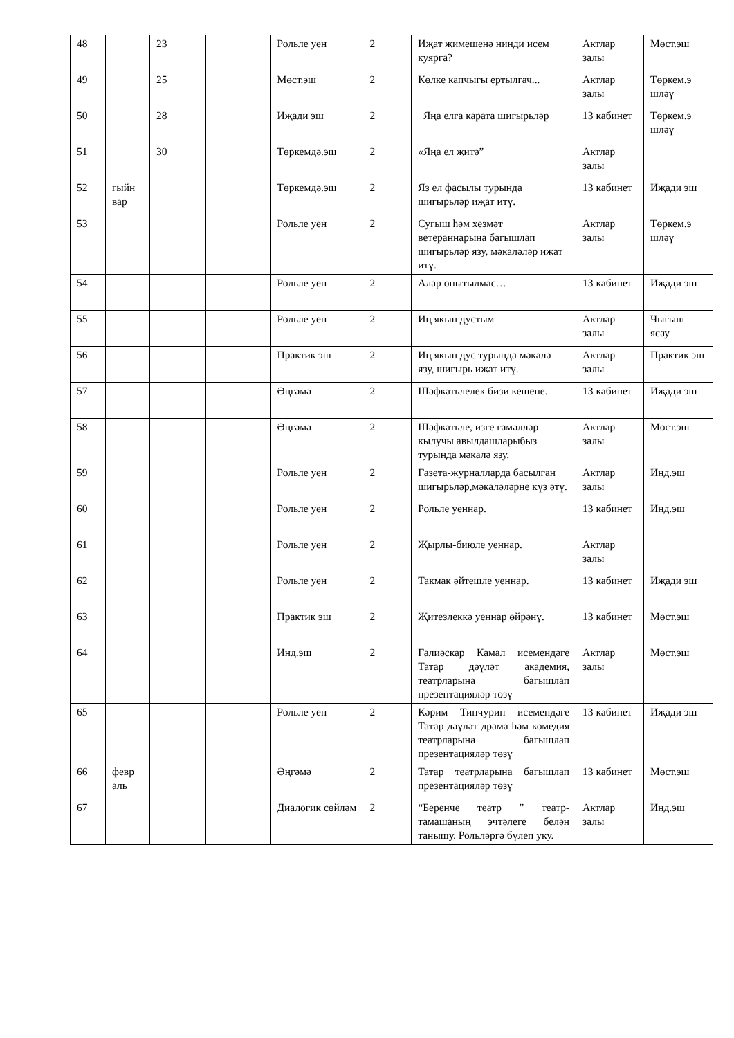| 48 | | 23 | | Рольле уен | 2 | Иҗат җимешенә нинди исем куярга? | Актлар залы | Мөст.эш |
| 49 | | 25 | | Мөст.эш | 2 | Көлке капчыгы ертылгач... | Актлар залы | Төркем.э шләү |
| 50 | | 28 | | Иҗади эш | 2 | Яңа елга карата шигырьләр | 13 кабинет | Төркем.э шләү |
| 51 | | 30 | | Төркемдә.эш | 2 | «Яңа ел җитә” | Актлар залы | |
| 52 | гыйн вар | | | Төркемдә.эш | 2 | Яз ел фасылы турында шигырьләр иҗат итү. | 13 кабинет | Иҗади эш |
| 53 | | | | Рольле уен | 2 | Сугыш һәм хезмәт ветераннарына багышлап шигырьләр язу, мәкаләләр иҗат итү. | Актлар залы | Төркем.э шләү |
| 54 | | | | Рольле уен | 2 | Алар онытылмас… | 13 кабинет | Иҗади эш |
| 55 | | | | Рольле уен | 2 | Иң якын дустым | Актлар залы | Чыгыш ясау |
| 56 | | | | Практик эш | 2 | Иң якын дус турында мәкалә язу, шигырь иҗат итү. | Актлар залы | Практик эш |
| 57 | | | | Әңгәмә | 2 | Шәфкатьлелек бизи кешене. | 13 кабинет | Иҗади эш |
| 58 | | | | Әңгәмә | 2 | Шәфкатьле, изге гамәлләр кылучы авылдашларыбыз турында мәкалә язу. | Актлар залы | Мөст.эш |
| 59 | | | | Рольле уен | 2 | Газета-журналларда басылган шигырьләр,мәкаләләрне күз әтү. | Актлар залы | Инд.эш |
| 60 | | | | Рольле уен | 2 | Рольле уеннар. | 13 кабинет | Инд.эш |
| 61 | | | | Рольле уен | 2 | Җырлы-биюле уеннар. | Актлар залы | |
| 62 | | | | Рольле уен | 2 | Такмак әйтешле уеннар. | 13 кабинет | Иҗади эш |
| 63 | | | | Практик эш | 2 | Җитезлеккә уеннар өйрәнү. | 13 кабинет | Мөст.эш |
| 64 | | | | Инд.эш | 2 | Галиәскар Камал исемендәге Татар дәүләт академия, театрларына багышлап презентацияләр төзү | Актлар залы | Мөст.эш |
| 65 | | | | Рольле уен | 2 | Кәрим Тинчурин исемендәге Татар дәүләт драма һәм комедия театрларына багышлап презентацияләр төзү | 13 кабинет | Иҗади эш |
| 66 | февр аль | | | Әңгәмә | 2 | Татар театрларына багышлап презентацияләр төзү | 13 кабинет | Мөст.эш |
| 67 | | | | Диалогик сөйләм | 2 | “Беренче театр ” театр-тамашаның эчтәлеге белән танышу. Рольләргә бүлеп уку. | Актлар залы | Инд.эш |